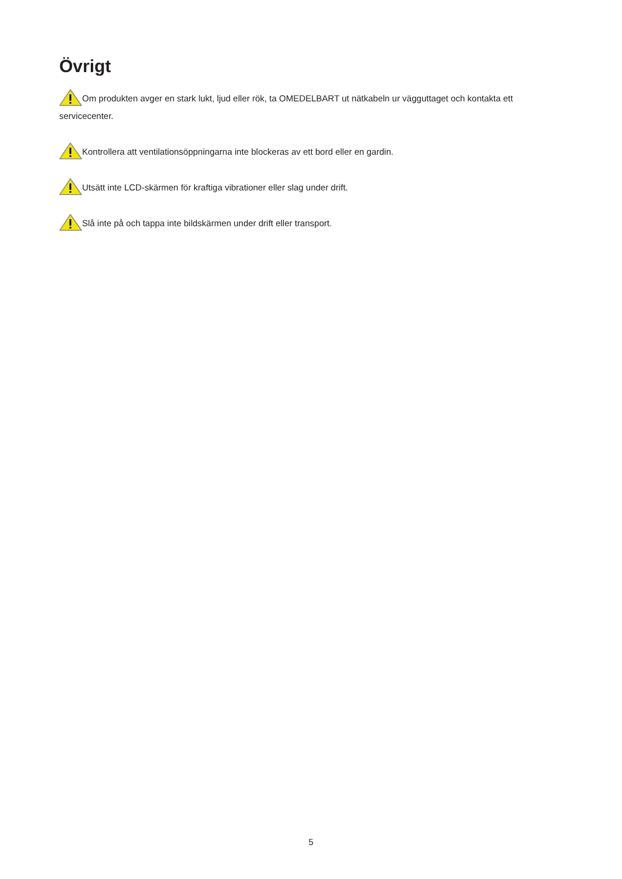Övrigt
Om produkten avger en stark lukt, ljud eller rök, ta OMEDELBART ut nätkabeln ur vägguttaget och kontakta ett servicecenter.
Kontrollera att ventilationsöppningarna inte blockeras av ett bord eller en gardin.
Utsätt inte LCD-skärmen för kraftiga vibrationer eller slag under drift.
Slå inte på och tappa inte bildskärmen under drift eller transport.
5